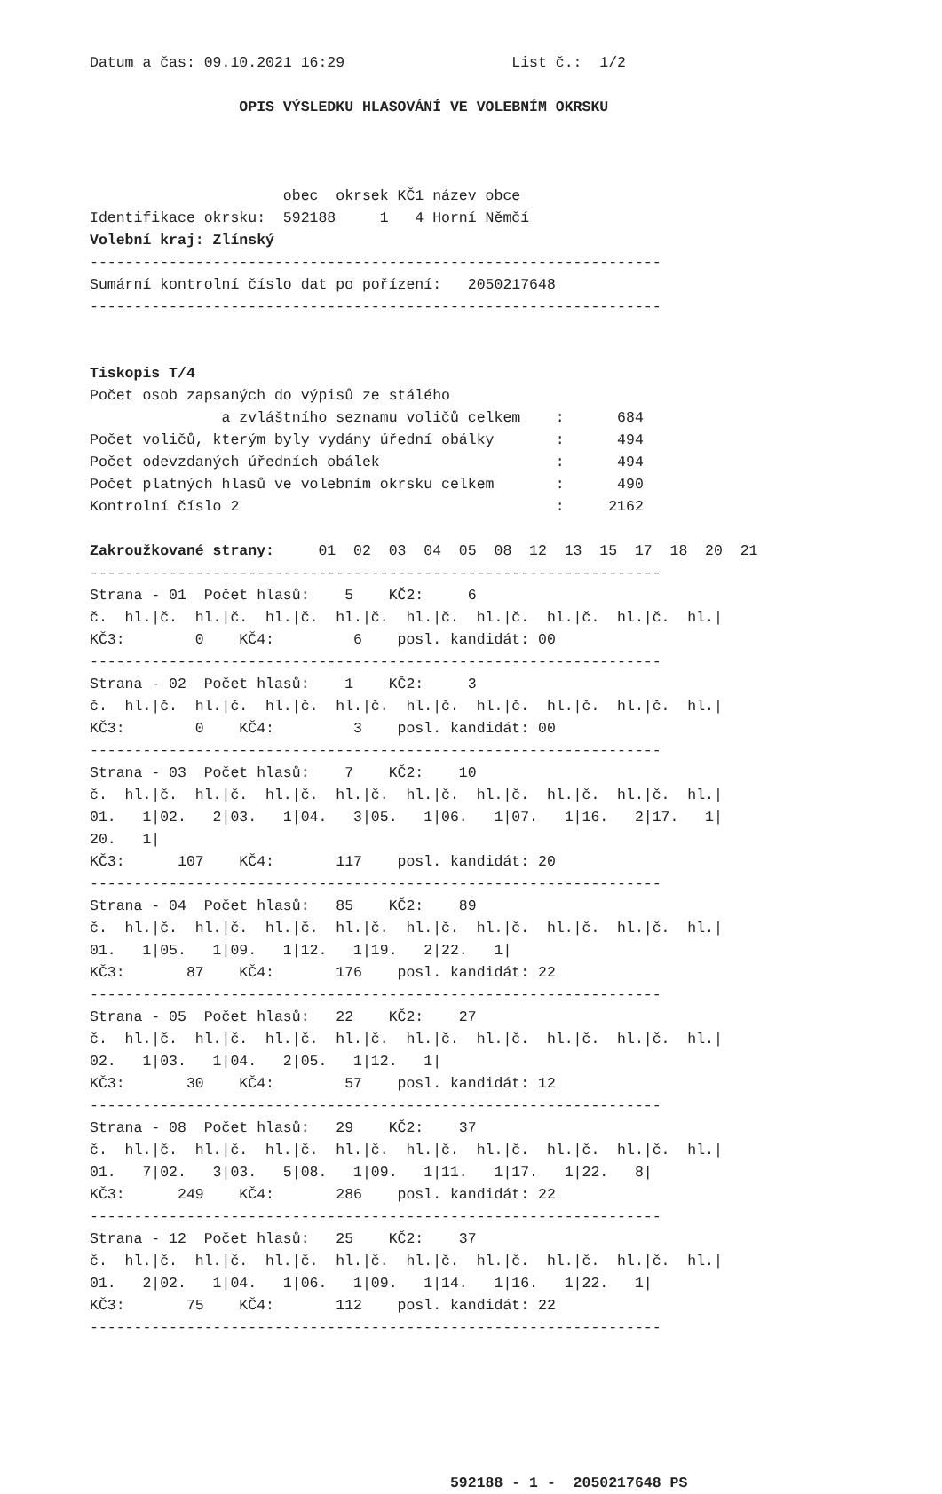Datum a čas: 09.10.2021 16:29                   List č.:  1/2

                 OPIS VÝSLEDKU HLASOVÁNÍ VE VOLEBNÍM OKRSKU



                      obec  okrsek KČ1 název obce
Identifikace okrsku:  592188     1   4 Horní Němčí
Volební kraj: Zlínský
-----------------------------------------------------------------
Sumární kontrolní číslo dat po pořízení:   2050217648
-----------------------------------------------------------------


Tiskopis T/4
Počet osob zapsaných do výpisů ze stálého
               a zvláštního seznamu voličů celkem    :      684
Počet voličů, kterým byly vydány úřední obálky       :      494
Počet odevzdaných úředních obálek                    :      494
Počet platných hlasů ve volebním okrsku celkem       :      490
Kontrolní číslo 2                                    :     2162

Zakroužkované strany:     01  02  03  04  05  08  12  13  15  17  18  20  21
-----------------------------------------------------------------
Strana - 01  Počet hlasů:    5    KČ2:     6
č.  hl.|č.  hl.|č.  hl.|č.  hl.|č.  hl.|č.  hl.|č.  hl.|č.  hl.|č.  hl.|
KČ3:        0    KČ4:         6    posl. kandidát: 00
-----------------------------------------------------------------
Strana - 02  Počet hlasů:    1    KČ2:     3
č.  hl.|č.  hl.|č.  hl.|č.  hl.|č.  hl.|č.  hl.|č.  hl.|č.  hl.|č.  hl.|
KČ3:        0    KČ4:         3    posl. kandidát: 00
-----------------------------------------------------------------
Strana - 03  Počet hlasů:    7    KČ2:    10
č.  hl.|č.  hl.|č.  hl.|č.  hl.|č.  hl.|č.  hl.|č.  hl.|č.  hl.|č.  hl.|
01.   1|02.   2|03.   1|04.   3|05.   1|06.   1|07.   1|16.   2|17.   1|
20.   1|
KČ3:      107    KČ4:       117    posl. kandidát: 20
-----------------------------------------------------------------
Strana - 04  Počet hlasů:   85    KČ2:    89
č.  hl.|č.  hl.|č.  hl.|č.  hl.|č.  hl.|č.  hl.|č.  hl.|č.  hl.|č.  hl.|
01.   1|05.   1|09.   1|12.   1|19.   2|22.   1|
KČ3:       87    KČ4:       176    posl. kandidát: 22
-----------------------------------------------------------------
Strana - 05  Počet hlasů:   22    KČ2:    27
č.  hl.|č.  hl.|č.  hl.|č.  hl.|č.  hl.|č.  hl.|č.  hl.|č.  hl.|č.  hl.|
02.   1|03.   1|04.   2|05.   1|12.   1|
KČ3:       30    KČ4:        57    posl. kandidát: 12
-----------------------------------------------------------------
Strana - 08  Počet hlasů:   29    KČ2:    37
č.  hl.|č.  hl.|č.  hl.|č.  hl.|č.  hl.|č.  hl.|č.  hl.|č.  hl.|č.  hl.|
01.   7|02.   3|03.   5|08.   1|09.   1|11.   1|17.   1|22.   8|
KČ3:      249    KČ4:       286    posl. kandidát: 22
-----------------------------------------------------------------
Strana - 12  Počet hlasů:   25    KČ2:    37
č.  hl.|č.  hl.|č.  hl.|č.  hl.|č.  hl.|č.  hl.|č.  hl.|č.  hl.|č.  hl.|
01.   2|02.   1|04.   1|06.   1|09.   1|14.   1|16.   1|22.   1|
KČ3:       75    KČ4:       112    posl. kandidát: 22
-----------------------------------------------------------------






                                         592188 - 1 -  2050217648 PS